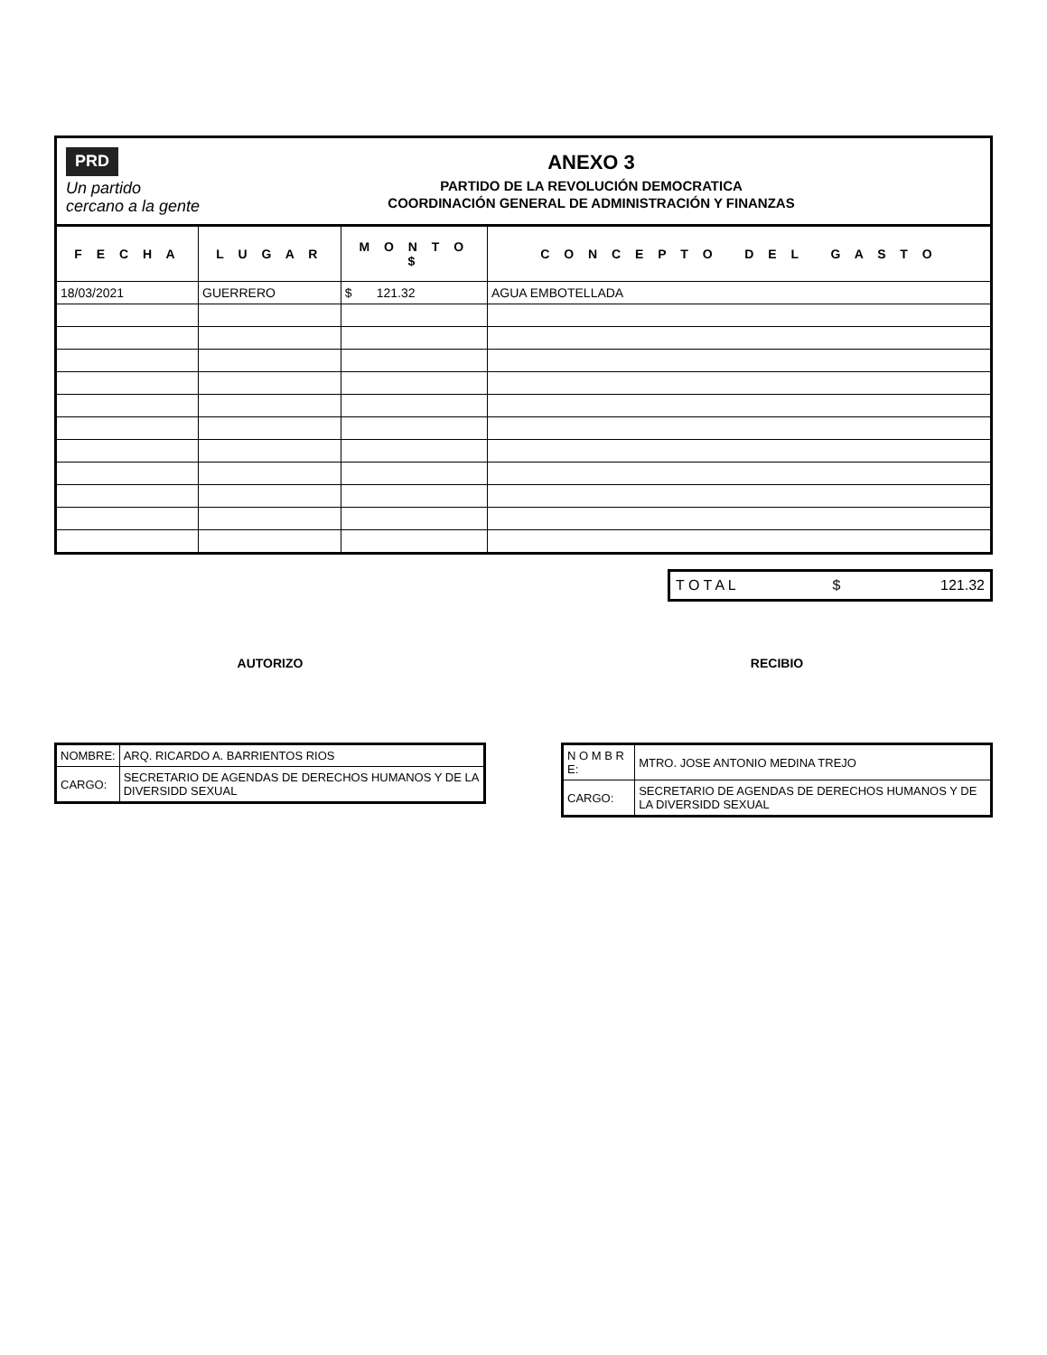PRD
Un partido cercano a la gente
ANEXO 3
PARTIDO DE LA REVOLUCIÓN DEMOCRATICA
COORDINACIÓN GENERAL DE ADMINISTRACIÓN Y FINANZAS
| F E C H A | L U G A R | M O N T O $ | C O N C E P T O D E L G A S T O |
| --- | --- | --- | --- |
| 18/03/2021 | GUERRERO | $ 121.32 | AGUA EMBOTELLADA |
| T O T A L | $ | 121.32 |
AUTORIZO
| NOMBRE: | ARQ. RICARDO A. BARRIENTOS RIOS |
| CARGO: | SECRETARIO DE AGENDAS DE DERECHOS HUMANOS Y DE LA DIVERSIDD SEXUAL |
RECIBIO
| N O M B R E: | MTRO. JOSE ANTONIO MEDINA TREJO |
| CARGO: | SECRETARIO DE AGENDAS DE DERECHOS HUMANOS Y DE LA DIVERSIDD SEXUAL |